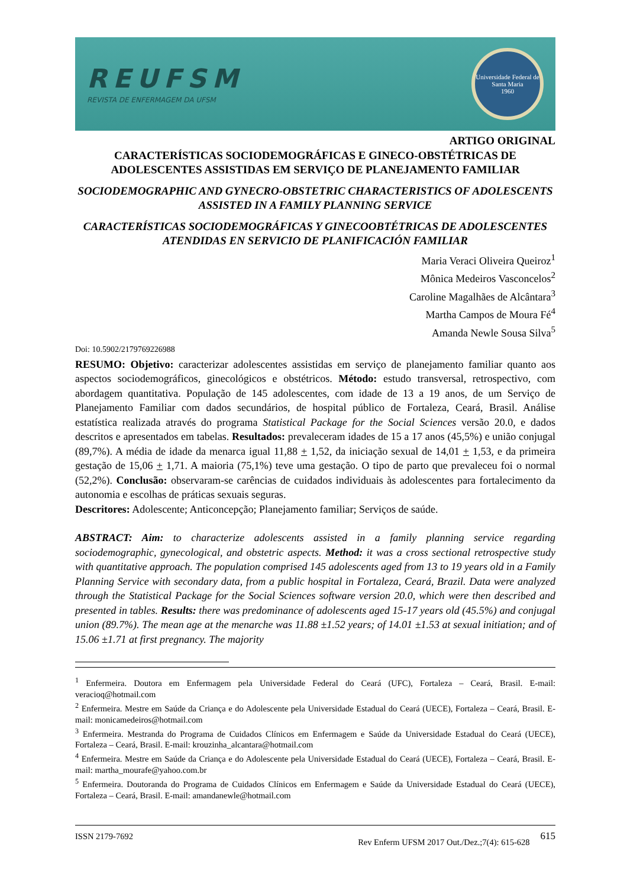REUFSM
REVISTA DE ENFERMAGEM DA UFSM
Universidade Federal de Santa Maria
1960
ARTIGO ORIGINAL
CARACTERÍSTICAS SOCIODEMOGRÁFICAS E GINECO-OBSTÉTRICAS DE ADOLESCENTES ASSISTIDAS EM SERVIÇO DE PLANEJAMENTO FAMILIAR
SOCIODEMOGRAPHIC AND GYNECRO-OBSTETRIC CHARACTERISTICS OF ADOLESCENTS ASSISTED IN A FAMILY PLANNING SERVICE
CARACTERÍSTICAS SOCIODEMOGRÁFICAS Y GINECOOBTÉTRICAS DE ADOLESCENTES ATENDIDAS EN SERVICIO DE PLANIFICACIÓN FAMILIAR
Maria Veraci Oliveira Queiroz<sup>1</sup>
Mônica Medeiros Vasconcelos<sup>2</sup>
Caroline Magalhães de Alcântara<sup>3</sup>
Martha Campos de Moura Fé<sup>4</sup>
Amanda Newle Sousa Silva<sup>5</sup>
Doi: 10.5902/2179769226988
RESUMO: Objetivo: caracterizar adolescentes assistidas em serviço de planejamento familiar quanto aos aspectos sociodemográficos, ginecológicos e obstétricos. Método: estudo transversal, retrospectivo, com abordagem quantitativa. População de 145 adolescentes, com idade de 13 a 19 anos, de um Serviço de Planejamento Familiar com dados secundários, de hospital público de Fortaleza, Ceará, Brasil. Análise estatística realizada através do programa Statistical Package for the Social Sciences versão 20.0, e dados descritos e apresentados em tabelas. Resultados: prevaleceram idades de 15 a 17 anos (45,5%) e união conjugal (89,7%). A média de idade da menarca igual 11,88 + 1,52, da iniciação sexual de 14,01 + 1,53, e da primeira gestação de 15,06 + 1,71. A maioria (75,1%) teve uma gestação. O tipo de parto que prevaleceu foi o normal (52,2%). Conclusão: observaram-se carências de cuidados individuais às adolescentes para fortalecimento da autonomia e escolhas de práticas sexuais seguras.
Descritores: Adolescente; Anticoncepção; Planejamento familiar; Serviços de saúde.
ABSTRACT: Aim: to characterize adolescents assisted in a family planning service regarding sociodemographic, gynecological, and obstetric aspects. Method: it was a cross sectional retrospective study with quantitative approach. The population comprised 145 adolescents aged from 13 to 19 years old in a Family Planning Service with secondary data, from a public hospital in Fortaleza, Ceará, Brazil. Data were analyzed through the Statistical Package for the Social Sciences software version 20.0, which were then described and presented in tables. Results: there was predominance of adolescents aged 15-17 years old (45.5%) and conjugal union (89.7%). The mean age at the menarche was 11.88 ±1.52 years; of 14.01 ±1.53 at sexual initiation; and of 15.06 ±1.71 at first pregnancy. The majority
<sup>1</sup> Enfermeira. Doutora em Enfermagem pela Universidade Federal do Ceará (UFC), Fortaleza – Ceará, Brasil. E-mail: veracioq@hotmail.com
<sup>2</sup> Enfermeira. Mestre em Saúde da Criança e do Adolescente pela Universidade Estadual do Ceará (UECE), Fortaleza – Ceará, Brasil. E-mail: monicamedeiros@hotmail.com
<sup>3</sup> Enfermeira. Mestranda do Programa de Cuidados Clínicos em Enfermagem e Saúde da Universidade Estadual do Ceará (UECE), Fortaleza – Ceará, Brasil. E-mail: krouzinha_alcantara@hotmail.com
<sup>4</sup> Enfermeira. Mestre em Saúde da Criança e do Adolescente pela Universidade Estadual do Ceará (UECE), Fortaleza – Ceará, Brasil. E-mail: martha_mourafe@yahoo.com.br
<sup>5</sup> Enfermeira. Doutoranda do Programa de Cuidados Clínicos em Enfermagem e Saúde da Universidade Estadual do Ceará (UECE), Fortaleza – Ceará, Brasil. E-mail: amandanewle@hotmail.com
ISSN 2179-7692 Rev Enferm UFSM 2017 Out./Dez.;7(4): 615-628 615